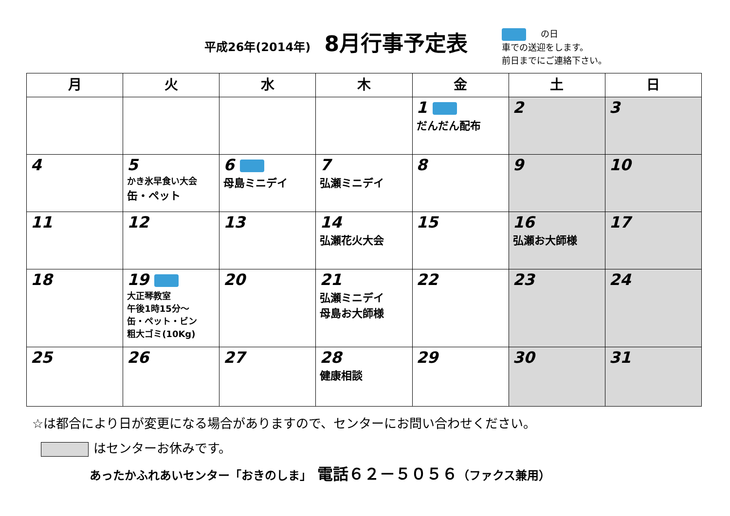平成26年(2014年) 8月行事予定表
の日
車での送迎をします。
前日までにご連絡下さい。
| 月 | 火 | 水 | 木 | 金 | 土 | 日 |
| --- | --- | --- | --- | --- | --- | --- |
| | | | | 1 だんだん配布 | 2 | 3 |
| 4 | 5 かき氷早食い大会 缶・ペット | 6 母島ミニデイ | 7 弘瀬ミニデイ | 8 | 9 | 10 |
| 11 | 12 | 13 | 14 弘瀬花火大会 | 15 | 16 弘瀬お大師様 | 17 |
| 18 | 19 大正琴教室 午後1時15分～ 缶・ペット・ビン 粗大ゴミ(10Kg) | 20 | 21 弘瀬ミニデイ 母島お大師様 | 22 | 23 | 24 |
| 25 | 26 | 27 | 28 健康相談 | 29 | 30 | 31 |
☆は都合により日が変更になる場合がありますので、センターにお問い合わせください。
はセンターお休みです。
あったかふれあいセンター「おきのしま」　電話６２－５０５６（ファクス兼用）